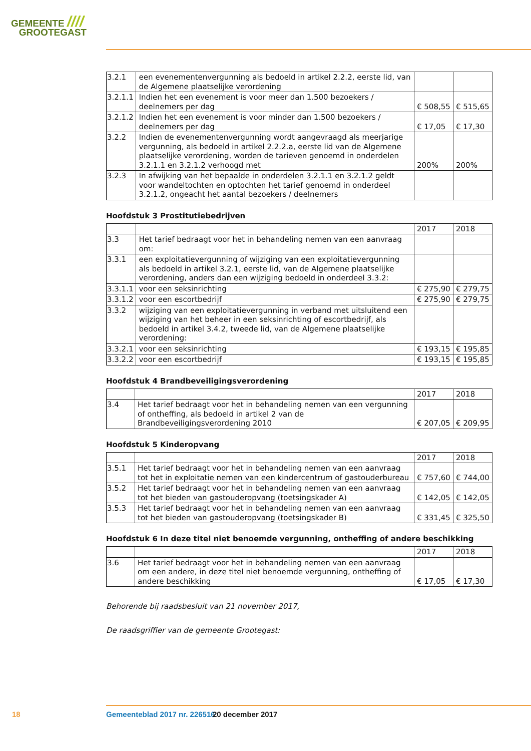GEMEENTE ////
GROOTEGAST
| 3.2.1 | een evenementenvergunning als bedoeld in artikel 2.2.2, eerste lid, van de Algemene plaatselijke verordening | | |
| 3.2.1.1 | Indien het een evenement is voor meer dan 1.500 bezoekers / deelnemers per dag | € 508,55 | € 515,65 |
| 3.2.1.2 | Indien het een evenement is voor minder dan 1.500 bezoekers / deelnemers per dag | € 17,05 | € 17,30 |
| 3.2.2 | Indien de evenementenvergunning wordt aangevraagd als meerjarige vergunning, als bedoeld in artikel 2.2.2.a, eerste lid van de Algemene plaatselijke verordening, worden de tarieven genoemd in onderdelen 3.2.1.1 en 3.2.1.2 verhoogd met | 200% | 200% |
| 3.2.3 | In afwijking van het bepaalde in onderdelen 3.2.1.1 en 3.2.1.2 geldt voor wandeltochten en optochten het tarief genoemd in onderdeel 3.2.1.2, ongeacht het aantal bezoekers / deelnemers | | |
Hoofdstuk 3 Prostitutiebedrijven
| | | 2017 | 2018 |
| 3.3 | Het tarief bedraagt voor het in behandeling nemen van een aanvraag om: | | |
| 3.3.1 | een exploitatievergunning of wijziging van een exploitatievergunning als bedoeld in artikel 3.2.1, eerste lid, van de Algemene plaatselijke verordening, anders dan een wijziging bedoeld in onderdeel 3.3.2: | | |
| 3.3.1.1 | voor een seksinrichting | € 275,90 | € 279,75 |
| 3.3.1.2 | voor een escortbedrijf | € 275,90 | € 279,75 |
| 3.3.2 | wijziging van een exploitatievergunning in verband met uitsluitend een wijziging van het beheer in een seksinrichting of escortbedrijf, als bedoeld in artikel 3.4.2, tweede lid, van de Algemene plaatselijke verordening: | | |
| 3.3.2.1 | voor een seksinrichting | € 193,15 | € 195,85 |
| 3.3.2.2 | voor een escortbedrijf | € 193,15 | € 195,85 |
Hoofdstuk 4 Brandbeveiligingsverordening
| | | 2017 | 2018 |
| 3.4 | Het tarief bedraagt voor het in behandeling nemen van een vergunning of ontheffing, als bedoeld in artikel 2 van de Brandbeveiligingsverordening 2010 | € 207,05 | € 209,95 |
Hoofdstuk 5 Kinderopvang
| | | 2017 | 2018 |
| 3.5.1 | Het tarief bedraagt voor het in behandeling nemen van een aanvraag tot het in exploitatie nemen van een kindercentrum of gastouderbureau | € 757,60 | € 744,00 |
| 3.5.2 | Het tarief bedraagt voor het in behandeling nemen van een aanvraag tot het bieden van gastouderopvang (toetsingskader A) | € 142,05 | € 142,05 |
| 3.5.3 | Het tarief bedraagt voor het in behandeling nemen van een aanvraag tot het bieden van gastouderopvang (toetsingskader B) | € 331,45 | € 325,50 |
Hoofdstuk 6 In deze titel niet benoemde vergunning, ontheffing of andere beschikking
| | | 2017 | 2018 |
| 3.6 | Het tarief bedraagt voor het in behandeling nemen van een aanvraag om een andere, in deze titel niet benoemde vergunning, ontheffing of andere beschikking | € 17,05 | € 17,30 |
Behorende bij raadsbesluit van 21 november 2017,
De raadsgriffier van de gemeente Grootegast:
18 Gemeenteblad 2017 nr. 226516 20 december 2017